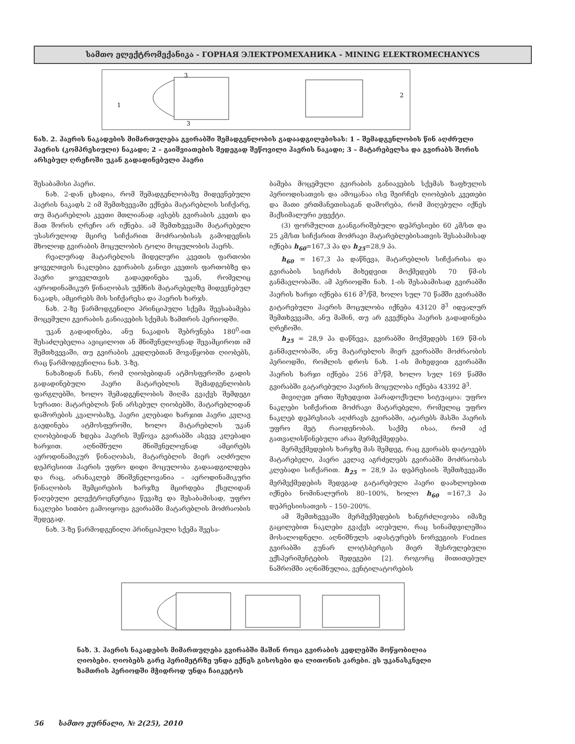სამთო ელექტრომექანიკა - ГОРНАЯ ЭЛЕКТРОМЕХАНИКА - MINING ELEKTROMECHANYCS
1
2
3
3
ნახ. 2. ჰაერის ნაკადების მიმართულება გვირაბში შემადგენლობის გადაადგილებისას: 1 – შემადგენლობის წინ აღძრული ჰაერის (კომპრესიული) ნაკადი; 2 – გაიშვიათების შედეგად შეწოვილი ჰაერის ნაკადი; 3 – მატარებელსა და გვირაბს შორის არსებულ ღრეჩოში უკან გადადინებული ჰაერი
შესაბამისი ჰაერი.
ნახ. 2-დან ცხადია, რომ შემადგენლობაზე მიდევნებული ჰაერის ნაკადს 2 იმ შემთხვევაში ექნება მატარებლის სიჩქარე, თუ მატარებლის კვეთი მთლიანად ავსებს გვირაბის კვეთს და მათ შორის ღრეჩო არ იქნება. ამ შემთხვევაში მატარებელი უსასრულოდ მცირე სიჩქარით მოძრაობისას გამოდევნის მხოლოდ გვირაბის მოცულობის ტოლი მოცულობის ჰაერს.
რეალურად მატარებლის მიდელური კვეთის ფართობი ყოველთვის ნაკლებია გვირაბის განივი კვეთის ფართობზე და ჰაერი ყოველთვის გადაედინება უკან, რომელიც აეროდინამიკურ წინაღობას უქმნის მატარებელზე მიდევნებულ ნაკადს, ამცირებს მის სიჩქარესა და ჰაერის ხარჯს.
ნახ. 2-ზე წარმოდგენილი პრინციპული სქემა შეესაბამება მოცემული გვირაბის განიავების სქემას ზამთრის პერიოდში.
უკან გადადინება, ანუ ნაკადის შებრუნება 180<sup>0</sup>-ით შესაძლებელია ავიცილოთ ან მნიშვნელოვნად შევამციროთ იმ შემთხვევაში, თუ გვირაბის კედლებთან მოვაწყობთ ღიობებს, რაც წარმოდგენილია ნახ. 3-ზე.
ნახაზიდან ჩანს, რომ ღიობებიდან ატმოსფეროში გადის გადადინებული ჰაერი მატარებლის შემადგენლობის ფარგლებში, ხოლო შემადგენლობის მიღმა გვაქვს შემდეგი სურათი: მატარებლის წინ არსებულ ღიობებში, მატარებლიდან დაშორების კვალობაზე, ჰაერი კლებადი ხარჯით ჰაერი კვლავ გაედინება ატმოსფეროში, ხოლო მატარებლის უკან ღიობებიდან ხდება ჰაერის შეწოვა გვირაბში ასევე კლებადი ხარჯით. აღნიშნული მნიშვნელოვნად ამცირებს აეროდინამიკურ წინაღობას, მატარებლის მიერ აღძრული დეპრესიით ჰაერის უფრო დიდი მოცულობა გადაადგილდება და რაც, არანაკლებ მნიშვნელოვანია – აეროდინამიკური წინაღობის შემცირების ხარჯზე მცირდება ქსელიდან წაღებული ელექტროენერგია წევაზე და შესაბამისად, უფრო ნაკლები სითბო გამოიყოფა გვირაბში მატარებლის მოძრაობის შედეგად.
ნახ. 3-ზე წარმოდგენილი პრინციპული სქემა შეესა-
ბამება მოცემული გვირაბის განიავების სქემას ზაფხულის პერიოდისათვის და ამოცანაა ისე შეირჩეს ღიობების კვეთები და მათი ერთმანეთისაგან დაშორება, რომ მიღებული იქნეს მაქსიმალური ეფექტი.
(3) ფორმულით გაანგარიშებული დეპრესიები 60 კმ/სთ და 25 კმ/სთ სიჩქარით მოძრავი მატარებლებისათვის შესაბამისად იქნება h<sub>60</sub>=167,3 პა და h<sub>25</sub>=28,9 პა.
h<sub>60</sub> = 167,3 პა დაწნევა, მატარებლის სიჩქარისა და გვირაბის სიგრძის მიხედვით მოქმედებს 70 წმ-ის განმავლობაში. ამ პერიოდში ნახ. 1-ის შესაბამისად გვირაბში ჰაერის ხარჯი იქნება 616 მ<sup>3</sup>/წმ, ხოლო სულ 70 წამში გვირაბში გატარებული ჰაერის მოცულობა იქნება 43120 მ<sup>3</sup> იდეალურ შემთხვევაში, ანუ მაშინ, თუ არ გვექნება ჰაერის გადადინება ღრეჩოში.
h<sub>25</sub> = 28,9 პა დაწნევა, გვირაბში მოქმედებს 169 წმ-ის განმავლობაში, ანუ მატარებლის მიერ გვირაბში მოძრაობის პერიოდში, რომლის დროს ნახ. 1-ის მიხედვით გვირაბში ჰაერის ხარჯი იქნება 256 მ<sup>3</sup>/წმ, ხოლო სულ 169 წამში გვირაბში გატარებული ჰაერის მოცულობა იქნება 43392 მ<sup>3</sup>.
მივიღეთ ერთი შეხედვით პარადოქსული სიტუაცია: უფრო ნაკლები სიჩქარით მოძრავი მატარებელი, რომელიც უფრო ნაკლებ დეპრესიას აღძრავს გვირაბში, ატარებს მასში ჰაერის უფრო მეტ რაოდენობას. საქმე ისაა, რომ აქ გათვალისწინებული არაა მერმექმედება.
მერმექმედების ხარჯზე მას შემდეგ, რაც გვირაბს დატოვებს მატარებელი, ჰაერი კვლავ აგრძელებს გვირაბში მოძრაობას კლებადი სიჩქარით. h<sub>25</sub> = 28,9 პა დეპრესიის შემთხვევაში მერმექმედების შედეგად გატარებული ჰაერი დაახლოებით იქნება ნომინალურის 80–100%, ხოლო h<sub>60</sub> =167,3 პა დეპრესიისათვის – 150–200%.
ამ შემთხვევაში მერმექმედების ხანგრძლივობა იმაზე გაცილებით ნაკლები გვაქვს აღებული, რაც სინამდვილეშია მოსალოდნელი. აღნიშნულს ადასტურებს ნორვეგიის Fodnes გვირაბში გუნარ ლოტსბერგის მიერ შესრულებული ექსპერიმენტების შედეგები [2]. როგორც მითითებულ ნაშრომში აღნიშნულია, ვენტილატორების
ნახ. 3. ჰაერის ნაკადების მიმართულება გვირაბში მაშინ როცა გვირაბის კედლებში მოწყობილია ღიობები. ღიობებს გარე პერიმეტრზე უნდა ექნეს გისოსები და ლითონის კარები. ეს უკანასკნელი ზამთრის პერიოდში მჭიდროდ უნდა ჩაიკეტოს
56 სამთო ჟურნალი, № 2(25), 2010